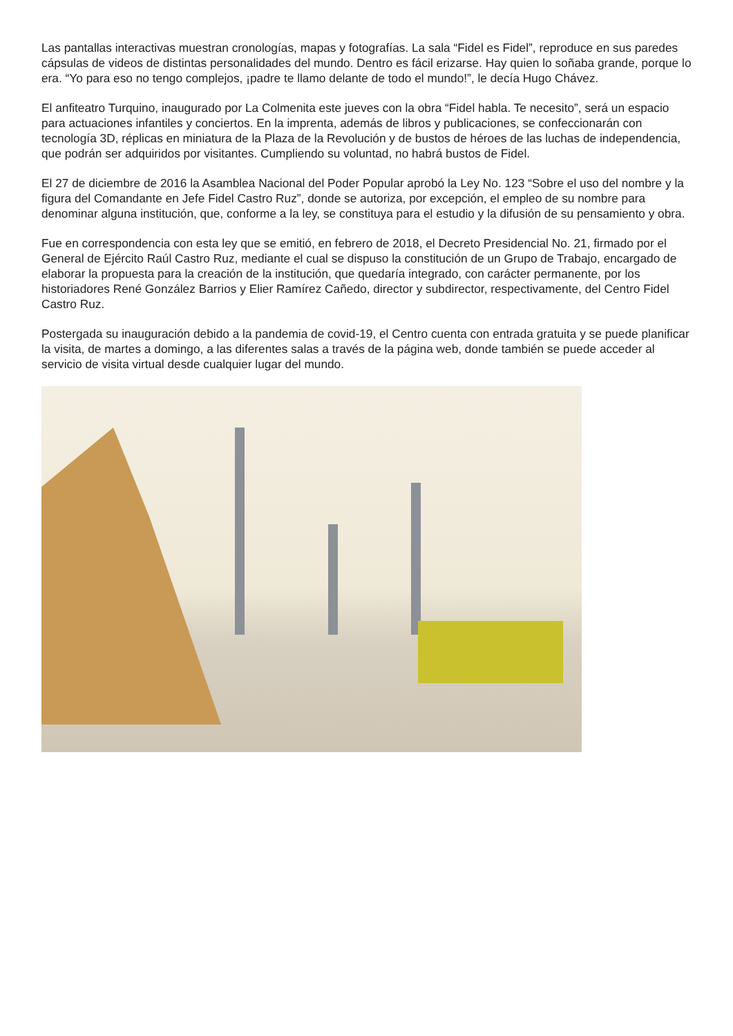Las pantallas interactivas muestran cronologías, mapas y fotografías. La sala “Fidel es Fidel”, reproduce en sus paredes cápsulas de videos de distintas personalidades del mundo. Dentro es fácil erizarse. Hay quien lo soñaba grande, porque lo era. “Yo para eso no tengo complejos, ¡padre te llamo delante de todo el mundo!”, le decía Hugo Chávez.
El anfiteatro Turquino, inaugurado por La Colmenita este jueves con la obra “Fidel habla. Te necesito”, será un espacio para actuaciones infantiles y conciertos. En la imprenta, además de libros y publicaciones, se confeccionarán con tecnología 3D, réplicas en miniatura de la Plaza de la Revolución y de bustos de héroes de las luchas de independencia, que podrán ser adquiridos por visitantes. Cumpliendo su voluntad, no habrá bustos de Fidel.
El 27 de diciembre de 2016 la Asamblea Nacional del Poder Popular aprobó la Ley No. 123 “Sobre el uso del nombre y la figura del Comandante en Jefe Fidel Castro Ruz”, donde se autoriza, por excepción, el empleo de su nombre para denominar alguna institución, que, conforme a la ley, se constituya para el estudio y la difusión de su pensamiento y obra.
Fue en correspondencia con esta ley que se emitió, en febrero de 2018, el Decreto Presidencial No. 21, firmado por el General de Ejército Raúl Castro Ruz, mediante el cual se dispuso la constitución de un Grupo de Trabajo, encargado de elaborar la propuesta para la creación de la institución, que quedaría integrado, con carácter permanente, por los historiadores René González Barrios y Elier Ramírez Cañedo, director y subdirector, respectivamente, del Centro Fidel Castro Ruz.
Postergada su inauguración debido a la pandemia de covid-19, el Centro cuenta con entrada gratuita y se puede planificar la visita, de martes a domingo, a las diferentes salas a través de la página web, donde también se puede acceder al servicio de visita virtual desde cualquier lugar del mundo.